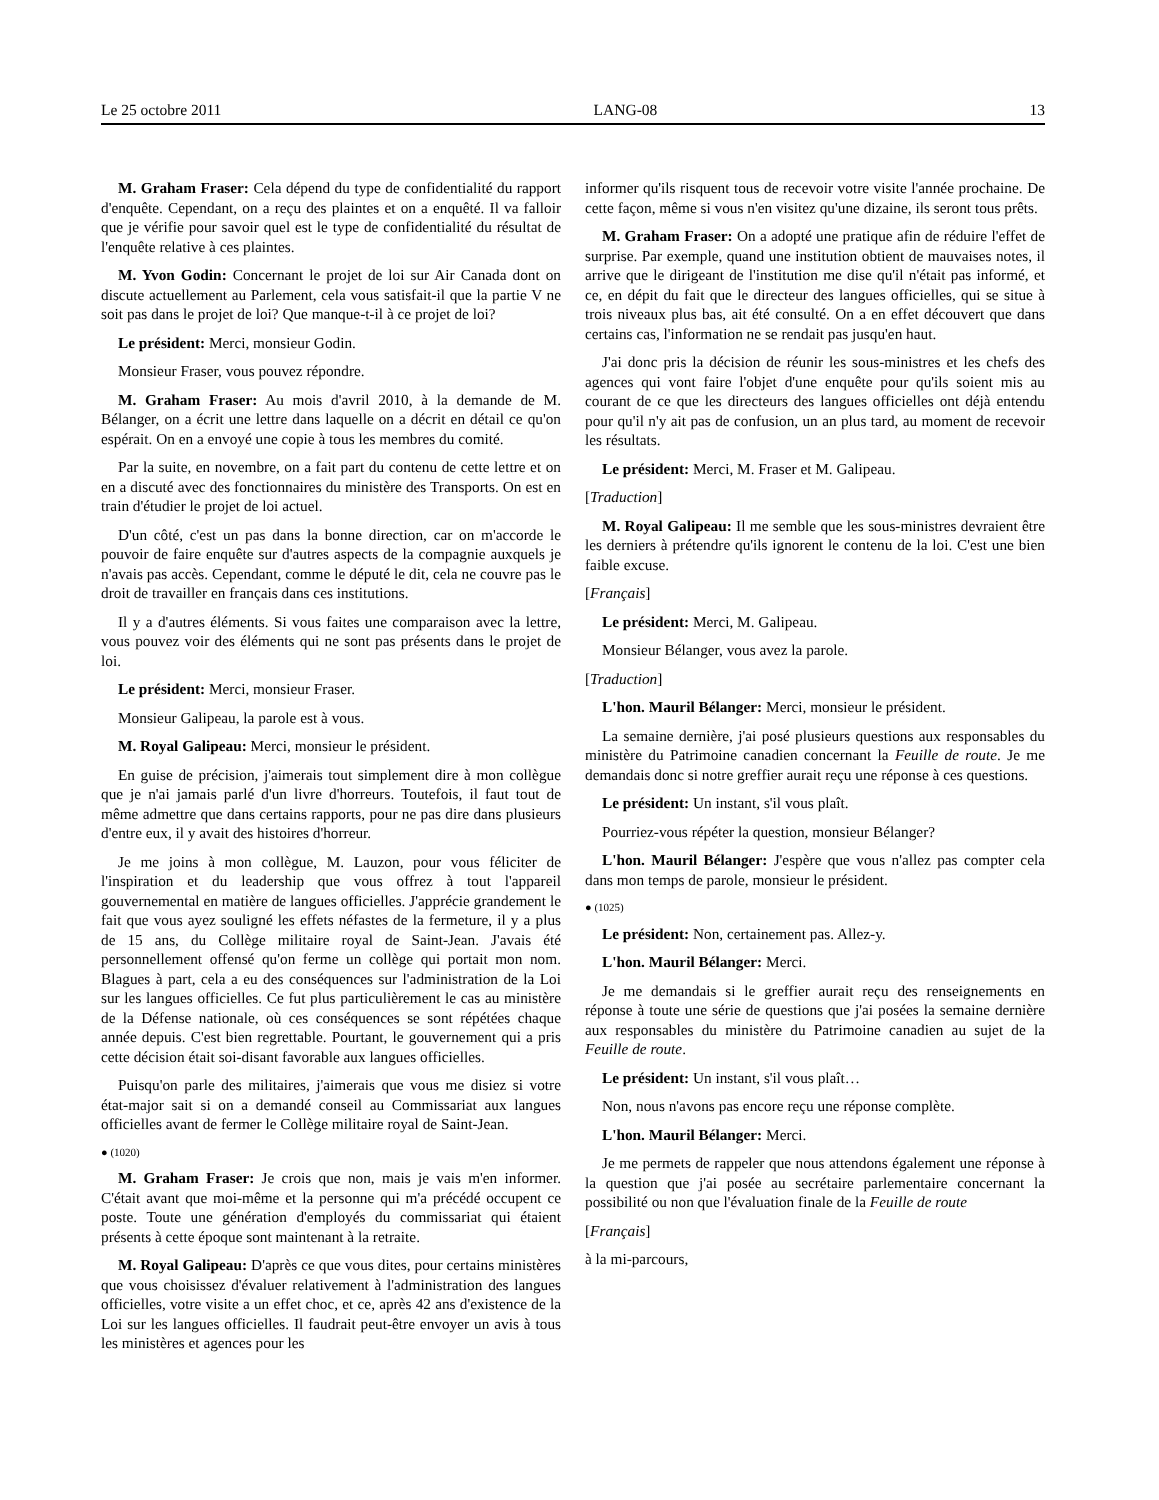Le 25 octobre 2011 LANG-08 13
M. Graham Fraser: Cela dépend du type de confidentialité du rapport d'enquête. Cependant, on a reçu des plaintes et on a enquêté. Il va falloir que je vérifie pour savoir quel est le type de confidentialité du résultat de l'enquête relative à ces plaintes.
M. Yvon Godin: Concernant le projet de loi sur Air Canada dont on discute actuellement au Parlement, cela vous satisfait-il que la partie V ne soit pas dans le projet de loi? Que manque-t-il à ce projet de loi?
Le président: Merci, monsieur Godin.
Monsieur Fraser, vous pouvez répondre.
M. Graham Fraser: Au mois d'avril 2010, à la demande de M. Bélanger, on a écrit une lettre dans laquelle on a décrit en détail ce qu'on espérait. On en a envoyé une copie à tous les membres du comité.
Par la suite, en novembre, on a fait part du contenu de cette lettre et on en a discuté avec des fonctionnaires du ministère des Transports. On est en train d'étudier le projet de loi actuel.
D'un côté, c'est un pas dans la bonne direction, car on m'accorde le pouvoir de faire enquête sur d'autres aspects de la compagnie auxquels je n'avais pas accès. Cependant, comme le député le dit, cela ne couvre pas le droit de travailler en français dans ces institutions.
Il y a d'autres éléments. Si vous faites une comparaison avec la lettre, vous pouvez voir des éléments qui ne sont pas présents dans le projet de loi.
Le président: Merci, monsieur Fraser.
Monsieur Galipeau, la parole est à vous.
M. Royal Galipeau: Merci, monsieur le président.
En guise de précision, j'aimerais tout simplement dire à mon collègue que je n'ai jamais parlé d'un livre d'horreurs. Toutefois, il faut tout de même admettre que dans certains rapports, pour ne pas dire dans plusieurs d'entre eux, il y avait des histoires d'horreur.
Je me joins à mon collègue, M. Lauzon, pour vous féliciter de l'inspiration et du leadership que vous offrez à tout l'appareil gouvernemental en matière de langues officielles. J'apprécie grandement le fait que vous ayez souligné les effets néfastes de la fermeture, il y a plus de 15 ans, du Collège militaire royal de Saint-Jean. J'avais été personnellement offensé qu'on ferme un collège qui portait mon nom. Blagues à part, cela a eu des conséquences sur l'administration de la Loi sur les langues officielles. Ce fut plus particulièrement le cas au ministère de la Défense nationale, où ces conséquences se sont répétées chaque année depuis. C'est bien regrettable. Pourtant, le gouvernement qui a pris cette décision était soi-disant favorable aux langues officielles.
Puisqu'on parle des militaires, j'aimerais que vous me disiez si votre état-major sait si on a demandé conseil au Commissariat aux langues officielles avant de fermer le Collège militaire royal de Saint-Jean.
● (1020)
M. Graham Fraser: Je crois que non, mais je vais m'en informer. C'était avant que moi-même et la personne qui m'a précédé occupent ce poste. Toute une génération d'employés du commissariat qui étaient présents à cette époque sont maintenant à la retraite.
M. Royal Galipeau: D'après ce que vous dites, pour certains ministères que vous choisissez d'évaluer relativement à l'administration des langues officielles, votre visite a un effet choc, et ce, après 42 ans d'existence de la Loi sur les langues officielles. Il faudrait peut-être envoyer un avis à tous les ministères et agences pour les
informer qu'ils risquent tous de recevoir votre visite l'année prochaine. De cette façon, même si vous n'en visitez qu'une dizaine, ils seront tous prêts.
M. Graham Fraser: On a adopté une pratique afin de réduire l'effet de surprise. Par exemple, quand une institution obtient de mauvaises notes, il arrive que le dirigeant de l'institution me dise qu'il n'était pas informé, et ce, en dépit du fait que le directeur des langues officielles, qui se situe à trois niveaux plus bas, ait été consulté. On a en effet découvert que dans certains cas, l'information ne se rendait pas jusqu'en haut.
J'ai donc pris la décision de réunir les sous-ministres et les chefs des agences qui vont faire l'objet d'une enquête pour qu'ils soient mis au courant de ce que les directeurs des langues officielles ont déjà entendu pour qu'il n'y ait pas de confusion, un an plus tard, au moment de recevoir les résultats.
Le président: Merci, M. Fraser et M. Galipeau.
[Traduction]
M. Royal Galipeau: Il me semble que les sous-ministres devraient être les derniers à prétendre qu'ils ignorent le contenu de la loi. C'est une bien faible excuse.
[Français]
Le président: Merci, M. Galipeau.
Monsieur Bélanger, vous avez la parole.
[Traduction]
L'hon. Mauril Bélanger: Merci, monsieur le président.
La semaine dernière, j'ai posé plusieurs questions aux responsables du ministère du Patrimoine canadien concernant la Feuille de route. Je me demandais donc si notre greffier aurait reçu une réponse à ces questions.
Le président: Un instant, s'il vous plaît.
Pourriez-vous répéter la question, monsieur Bélanger?
L'hon. Mauril Bélanger: J'espère que vous n'allez pas compter cela dans mon temps de parole, monsieur le président.
● (1025)
Le président: Non, certainement pas. Allez-y.
L'hon. Mauril Bélanger: Merci.
Je me demandais si le greffier aurait reçu des renseignements en réponse à toute une série de questions que j'ai posées la semaine dernière aux responsables du ministère du Patrimoine canadien au sujet de la Feuille de route.
Le président: Un instant, s'il vous plaît…
Non, nous n'avons pas encore reçu une réponse complète.
L'hon. Mauril Bélanger: Merci.
Je me permets de rappeler que nous attendons également une réponse à la question que j'ai posée au secrétaire parlementaire concernant la possibilité ou non que l'évaluation finale de la Feuille de route
[Français]
à la mi-parcours,